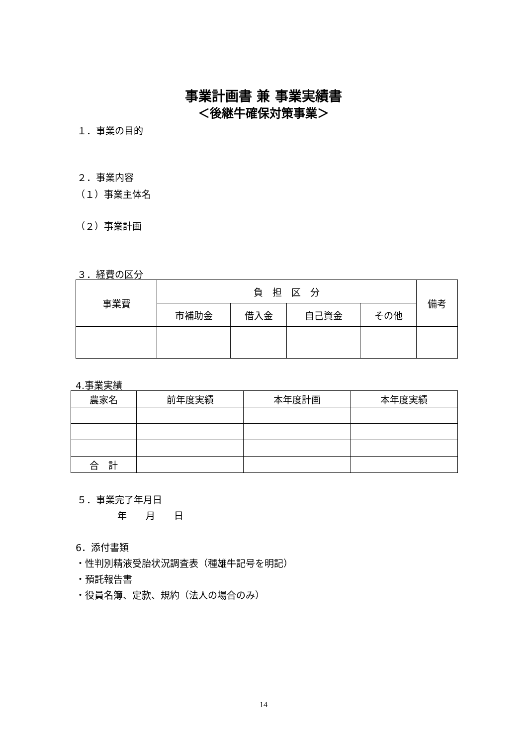事業計画書 兼 事業実績書
＜後継牛確保対策事業＞
１．事業の目的
２．事業内容
（１）事業主体名
（２）事業計画
３．経費の区分
| 事業費 | 負 担 区 分 | | | | 備考 |
| --- | --- | --- | --- | --- | --- |
| | 市補助金 | 借入金 | 自己資金 | その他 | |
4.事業実績
| 農家名 | 前年度実績 | 本年度計画 | 本年度実績 |
| --- | --- | --- | --- |
| 合 計 | | | |
５．事業完了年月日
年　　月　　日
6．添付書類
・性判別精液受胎状況調査表（種雄牛記号を明記）
・預託報告書
・役員名簿、定款、規約（法人の場合のみ）
14